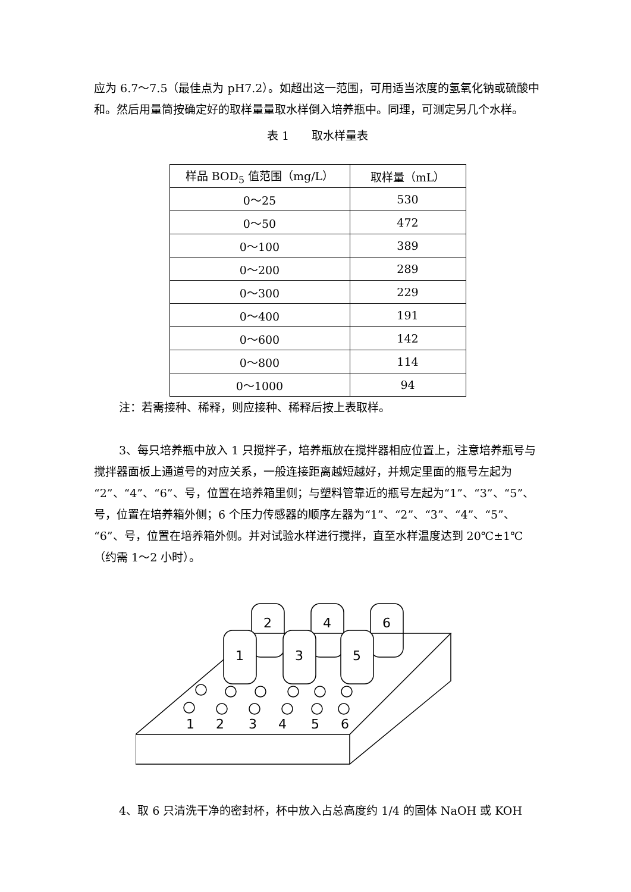应为 6.7～7.5（最佳点为 pH7.2）。如超出这一范围，可用适当浓度的氢氧化钠或硫酸中和。然后用量筒按确定好的取样量量取水样倒入培养瓶中。同理，可测定另几个水样。
表 1　　取水样量表
| 样品 BOD<sub>5</sub> 值范围（mg/L） | 取样量（mL） |
| --- | --- |
| 0～25 | 530 |
| 0～50 | 472 |
| 0～100 | 389 |
| 0～200 | 289 |
| 0～300 | 229 |
| 0～400 | 191 |
| 0～600 | 142 |
| 0～800 | 114 |
| 0～1000 | 94 |
注：若需接种、稀释，则应接种、稀释后按上表取样。
3、每只培养瓶中放入 1 只搅拌子，培养瓶放在搅拌器相应位置上，注意培养瓶号与搅拌器面板上通道号的对应关系，一般连接距离越短越好，并规定里面的瓶号左起为“2”、“4”、“6”、号，位置在培养箱里侧；与塑料管靠近的瓶号左起为“1”、“3”、“5”、号，位置在培养箱外侧；6 个压力传感器的顺序左器为“1”、“2”、“3”、“4”、“5”、“6”、号，位置在培养箱外侧。并对试验水样进行搅拌，直至水样温度达到 20℃±1℃（约需 1～2 小时）。
2
4
6
1
3
5
1
2
3
4
5
6
4、取 6 只清洗干净的密封杯，杯中放入占总高度约 1/4 的固体 NaOH 或 KOH